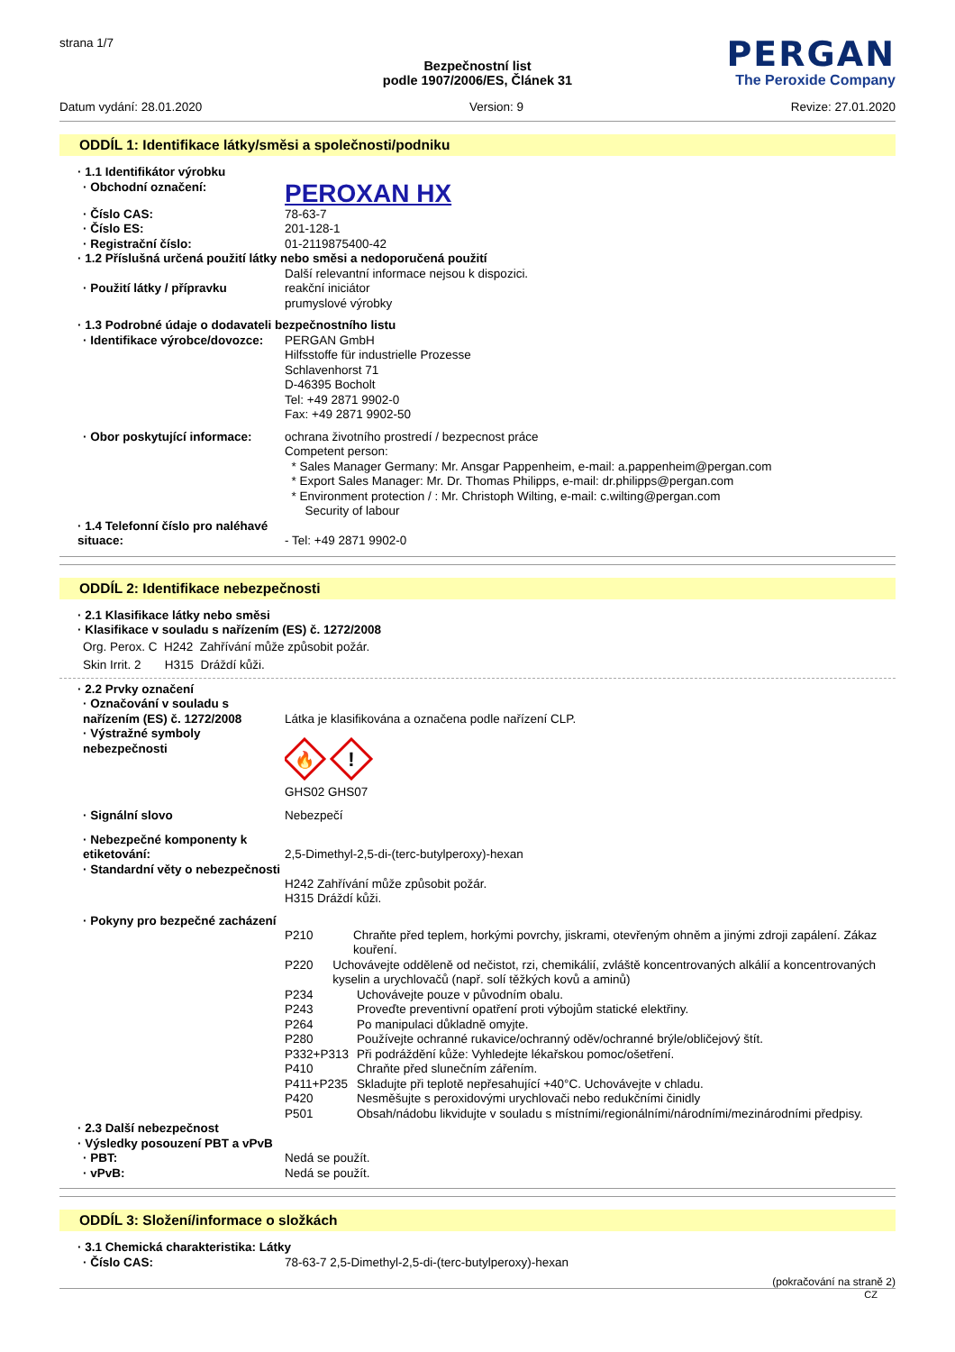strana 1/7
PERGAN
The Peroxide Company
Bezpečnostní list
podle 1907/2006/ES, Článek 31
Datum vydání: 28.01.2020 Version: 9 Revize: 27.01.2020
ODDÍL 1: Identifikace látky/směsi a společnosti/podniku
· 1.1 Identifikátor výrobku
· Obchodní označení:
PEROXAN HX
· Číslo CAS: 78-63-7
· Číslo ES: 201-128-1
· Registrační číslo: 01-2119875400-42
· 1.2 Příslušná určená použití látky nebo směsi a nedoporučená použití
Další relevantní informace nejsou k dispozici.
· Použití látky / přípravku reakční iniciátor
prumyslové výrobky
· 1.3 Podrobné údaje o dodavateli bezpečnostního listu
· Identifikace výrobce/dovozce:
PERGAN GmbH
Hilfsstoffe für industrielle Prozesse
Schlavenhorst 71
D-46395 Bocholt
Tel: +49 2871 9902-0
Fax: +49 2871 9902-50
· Obor poskytující informace: ochrana životního prostredí / bezpecnost práce
Competent person:
* Sales Manager Germany: Mr. Ansgar Pappenheim, e-mail: a.pappenheim@pergan.com
* Export Sales Manager: Mr. Dr. Thomas Philipps, e-mail: dr.philipps@pergan.com
* Environment protection / : Mr. Christoph Wilting, e-mail: c.wilting@pergan.com
Security of labour
· 1.4 Telefonní číslo pro naléhavé situace:
- Tel: +49 2871 9902-0
ODDÍL 2: Identifikace nebezpečnosti
· 2.1 Klasifikace látky nebo směsi
· Klasifikace v souladu s nařízením (ES) č. 1272/2008
Org. Perox. C H242 Zahřívání může způsobit požár.
Skin Irrit. 2 H315 Dráždí kůži.
· 2.2 Prvky označení
· Označování v souladu s nařízením (ES) č. 1272/2008
Látka je klasifikována a označena podle nařízení CLP.
· Výstražné symboly nebezpečnosti
🔥
!
GHS02 GHS07
· Signální slovo Nebezpečí
· Nebezpečné komponenty k etiketování:
2,5-Dimethyl-2,5-di-(terc-butylperoxy)-hexan
· Standardní věty o nebezpečnosti
H242 Zahřívání může způsobit požár.
H315 Dráždí kůži.
· Pokyny pro bezpečné zacházení
P210 Chraňte před teplem, horkými povrchy, jiskrami, otevřeným ohněm a jinými zdroji zapálení. Zákaz kouření.
P220 Uchovávejte odděleně od nečistot, rzi, chemikálií, zvláště koncentrovaných alkálií a koncentrovaných kyselin a urychlovačů (např. solí těžkých kovů a aminů)
P234 Uchovávejte pouze v původním obalu.
P243 Proveďte preventivní opatření proti výbojům statické elektřiny.
P264 Po manipulaci důkladně omyjte.
P280 Používejte ochranné rukavice/ochranný oděv/ochranné brýle/obličejový štít.
P332+P313 Při podráždění kůže: Vyhledejte lékařskou pomoc/ošetření.
P410 Chraňte před slunečním zářením.
P411+P235 Skladujte při teplotě nepřesahující +40°C. Uchovávejte v chladu.
P420 Nesměšujte s peroxidovými urychlovači nebo redukčními činidly
P501 Obsah/nádobu likvidujte v souladu s místními/regionálními/národními/mezinárodními předpisy.
· 2.3 Další nebezpečnost
· Výsledky posouzení PBT a vPvB
· PBT: Nedá se použít.
· vPvB: Nedá se použít.
ODDÍL 3: Složení/informace o složkách
· 3.1 Chemická charakteristika: Látky
· Číslo CAS: 78-63-7 2,5-Dimethyl-2,5-di-(terc-butylperoxy)-hexan
(pokračování na straně 2)
CZ